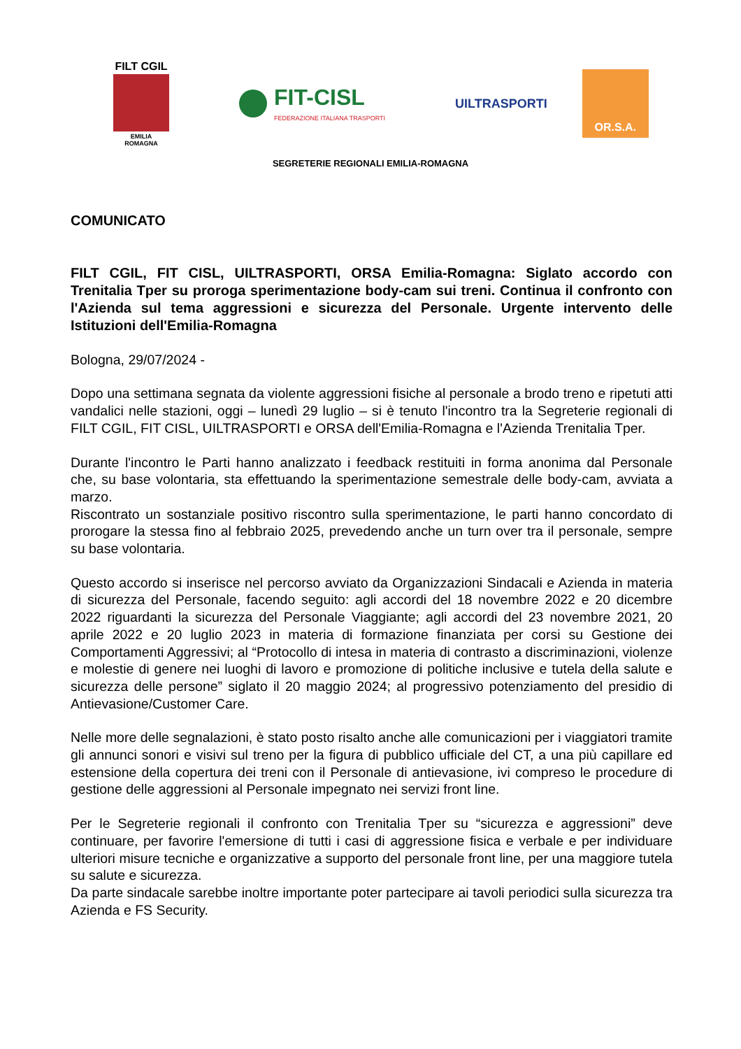FILT CGIL
EMILIA ROMAGNA
FIT-CISL
FEDERAZIONE ITALIANA TRASPORTI
UILTRASPORTI
OR.S.A.
SEGRETERIE REGIONALI EMILIA-ROMAGNA
COMUNICATO
FILT CGIL, FIT CISL, UILTRASPORTI, ORSA Emilia-Romagna: Siglato accordo con Trenitalia Tper su proroga sperimentazione body-cam sui treni. Continua il confronto con l'Azienda sul tema aggressioni e sicurezza del Personale. Urgente intervento delle Istituzioni dell'Emilia-Romagna
Bologna, 29/07/2024 -
Dopo una settimana segnata da violente aggressioni fisiche al personale a brodo treno e ripetuti atti vandalici nelle stazioni, oggi – lunedì 29 luglio – si è tenuto l'incontro tra la Segreterie regionali di FILT CGIL, FIT CISL, UILTRASPORTI e ORSA dell'Emilia-Romagna e l'Azienda Trenitalia Tper.
Durante l'incontro le Parti hanno analizzato i feedback restituiti in forma anonima dal Personale che, su base volontaria, sta effettuando la sperimentazione semestrale delle body-cam, avviata a marzo.
Riscontrato un sostanziale positivo riscontro sulla sperimentazione, le parti hanno concordato di prorogare la stessa fino al febbraio 2025, prevedendo anche un turn over tra il personale, sempre su base volontaria.
Questo accordo si inserisce nel percorso avviato da Organizzazioni Sindacali e Azienda in materia di sicurezza del Personale, facendo seguito: agli accordi del 18 novembre 2022 e 20 dicembre 2022 riguardanti la sicurezza del Personale Viaggiante; agli accordi del 23 novembre 2021, 20 aprile 2022 e 20 luglio 2023 in materia di formazione finanziata per corsi su Gestione dei Comportamenti Aggressivi; al “Protocollo di intesa in materia di contrasto a discriminazioni, violenze e molestie di genere nei luoghi di lavoro e promozione di politiche inclusive e tutela della salute e sicurezza delle persone” siglato il 20 maggio 2024; al progressivo potenziamento del presidio di Antievasione/Customer Care.
Nelle more delle segnalazioni, è stato posto risalto anche alle comunicazioni per i viaggiatori tramite gli annunci sonori e visivi sul treno per la figura di pubblico ufficiale del CT, a una più capillare ed estensione della copertura dei treni con il Personale di antievasione, ivi compreso le procedure di gestione delle aggressioni al Personale impegnato nei servizi front line.
Per le Segreterie regionali il confronto con Trenitalia Tper su “sicurezza e aggressioni” deve continuare, per favorire l'emersione di tutti i casi di aggressione fisica e verbale e per individuare ulteriori misure tecniche e organizzative a supporto del personale front line, per una maggiore tutela su salute e sicurezza.
Da parte sindacale sarebbe inoltre importante poter partecipare ai tavoli periodici sulla sicurezza tra Azienda e FS Security.